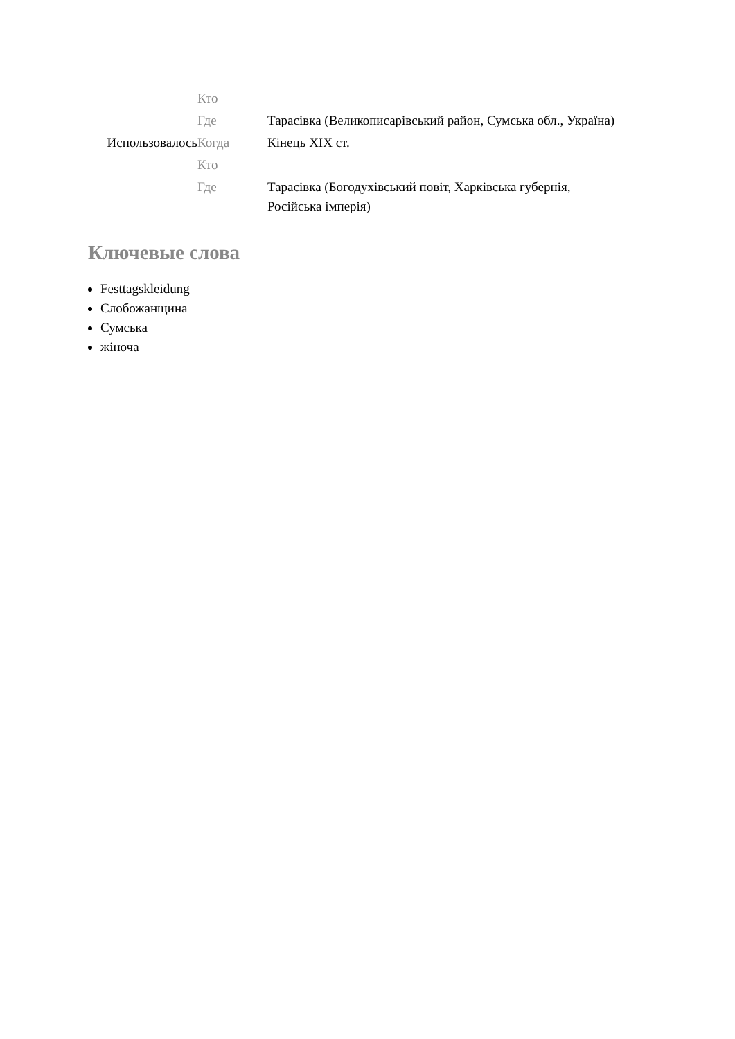| | Кто | |
| | Где | Тарасівка (Великописарівський район, Сумська обл., Україна) |
| Использовалось | Когда | Кінець XIX ст. |
| | Кто | |
| | Где | Тарасівка (Богодухівський повіт, Харківська губернія, Російська імперія) |
Ключевые слова
Festtagskleidung
Слобожанщина
Сумська
жіноча